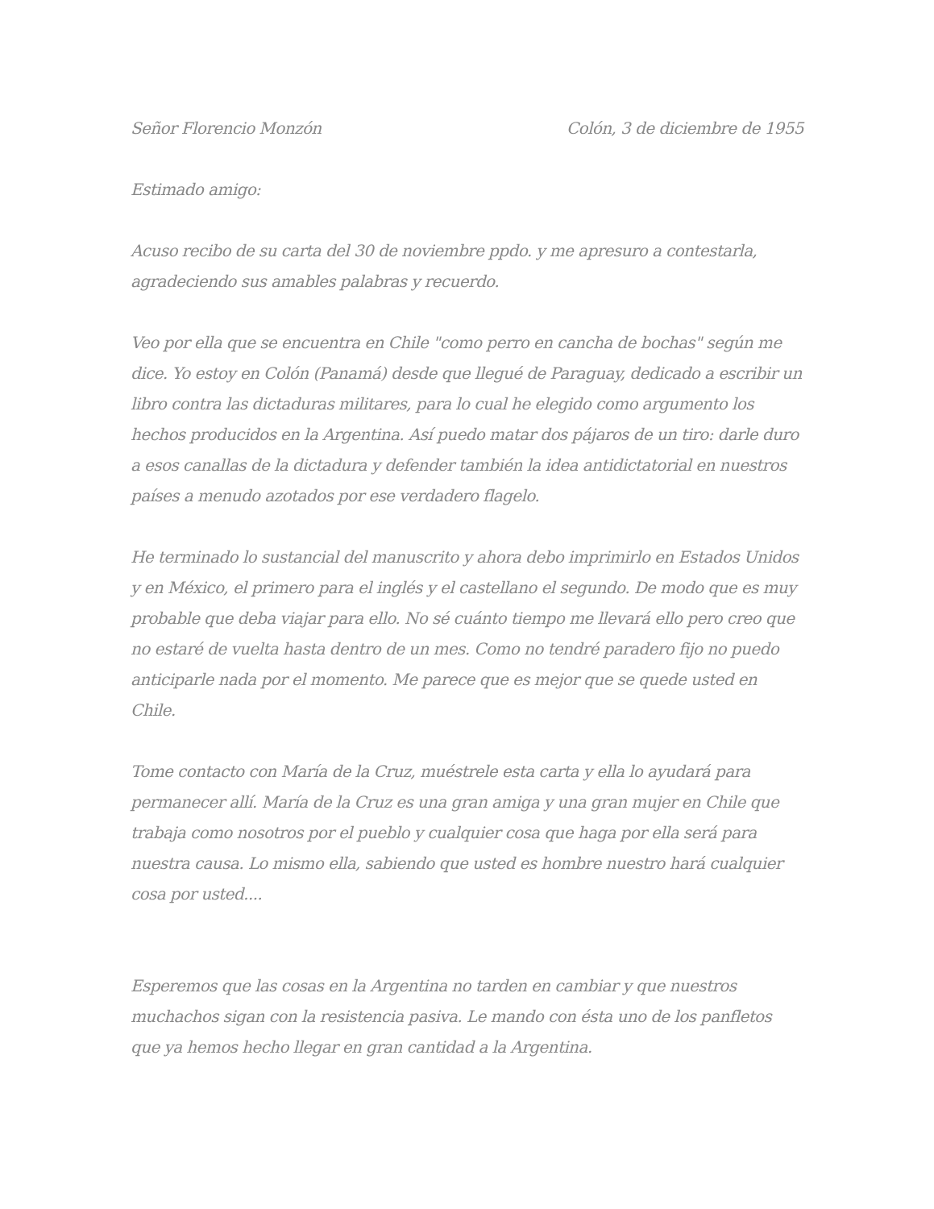Señor Florencio Monzón Colón, 3 de diciembre de 1955
Estimado amigo:
Acuso recibo de su carta del 30 de noviembre ppdo. y me apresuro a contestarla, agradeciendo sus amables palabras y recuerdo.
Veo por ella que se encuentra en Chile "como perro en cancha de bochas" según me dice. Yo estoy en Colón (Panamá) desde que llegué de Paraguay, dedicado a escribir un libro contra las dictaduras militares, para lo cual he elegido como argumento los hechos producidos en la Argentina. Así puedo matar dos pájaros de un tiro: darle duro a esos canallas de la dictadura y defender también la idea antidictatorial en nuestros países a menudo azotados por ese verdadero flagelo.
He terminado lo sustancial del manuscrito y ahora debo imprimirlo en Estados Unidos y en México, el primero para el inglés y el castellano el segundo. De modo que es muy probable que deba viajar para ello. No sé cuánto tiempo me llevará ello pero creo que no estaré de vuelta hasta dentro de un mes. Como no tendré paradero fijo no puedo anticiparle nada por el momento. Me parece que es mejor que se quede usted en Chile.
Tome contacto con María de la Cruz, muéstrele esta carta y ella lo ayudará para permanecer allí. María de la Cruz es una gran amiga y una gran mujer en Chile que trabaja como nosotros por el pueblo y cualquier cosa que haga por ella será para nuestra causa. Lo mismo ella, sabiendo que usted es hombre nuestro hará cualquier cosa por usted....
Esperemos que las cosas en la Argentina no tarden en cambiar y que nuestros muchachos sigan con la resistencia pasiva. Le mando con ésta uno de los panfletos que ya hemos hecho llegar en gran cantidad a la Argentina.